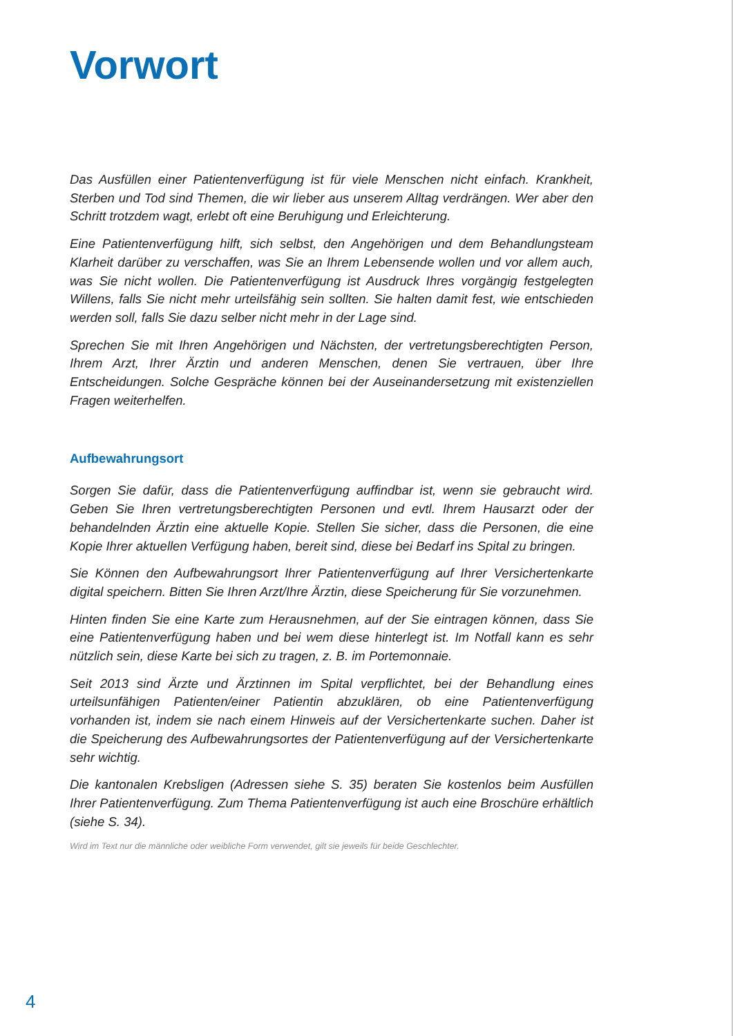Vorwort
Das Ausfüllen einer Patientenverfügung ist für viele Menschen nicht einfach. Krankheit, Sterben und Tod sind Themen, die wir lieber aus unserem Alltag verdrängen. Wer aber den Schritt trotzdem wagt, erlebt oft eine Beruhigung und Erleichterung.
Eine Patientenverfügung hilft, sich selbst, den Angehörigen und dem Behandlungsteam Klarheit darüber zu verschaffen, was Sie an Ihrem Lebensende wollen und vor allem auch, was Sie nicht wollen. Die Patientenverfügung ist Ausdruck Ihres vorgängig festgelegten Willens, falls Sie nicht mehr urteilsfähig sein sollten. Sie halten damit fest, wie entschieden werden soll, falls Sie dazu selber nicht mehr in der Lage sind.
Sprechen Sie mit Ihren Angehörigen und Nächsten, der vertretungsberechtigten Person, Ihrem Arzt, Ihrer Ärztin und anderen Menschen, denen Sie vertrauen, über Ihre Entscheidungen. Solche Gespräche können bei der Auseinandersetzung mit existenziellen Fragen weiterhelfen.
Aufbewahrungsort
Sorgen Sie dafür, dass die Patientenverfügung auffindbar ist, wenn sie gebraucht wird. Geben Sie Ihren vertretungsberechtigten Personen und evtl. Ihrem Hausarzt oder der behandelnden Ärztin eine aktuelle Kopie. Stellen Sie sicher, dass die Personen, die eine Kopie Ihrer aktuellen Verfügung haben, bereit sind, diese bei Bedarf ins Spital zu bringen.
Sie Können den Aufbewahrungsort Ihrer Patientenverfügung auf Ihrer Versichertenkarte digital speichern. Bitten Sie Ihren Arzt/Ihre Ärztin, diese Speicherung für Sie vorzunehmen.
Hinten finden Sie eine Karte zum Herausnehmen, auf der Sie eintragen können, dass Sie eine Patientenverfügung haben und bei wem diese hinterlegt ist. Im Notfall kann es sehr nützlich sein, diese Karte bei sich zu tragen, z. B. im Portemonnaie.
Seit 2013 sind Ärzte und Ärztinnen im Spital verpflichtet, bei der Behandlung eines urteilsunfähigen Patienten/einer Patientin abzuklären, ob eine Patientenverfügung vorhanden ist, indem sie nach einem Hinweis auf der Versichertenkarte suchen. Daher ist die Speicherung des Aufbewahrungsortes der Patientenverfügung auf der Versichertenkarte sehr wichtig.
Die kantonalen Krebsligen (Adressen siehe S. 35) beraten Sie kostenlos beim Ausfüllen Ihrer Patientenverfügung. Zum Thema Patientenverfügung ist auch eine Broschüre erhältlich (siehe S. 34).
Wird im Text nur die männliche oder weibliche Form verwendet, gilt sie jeweils für beide Geschlechter.
4